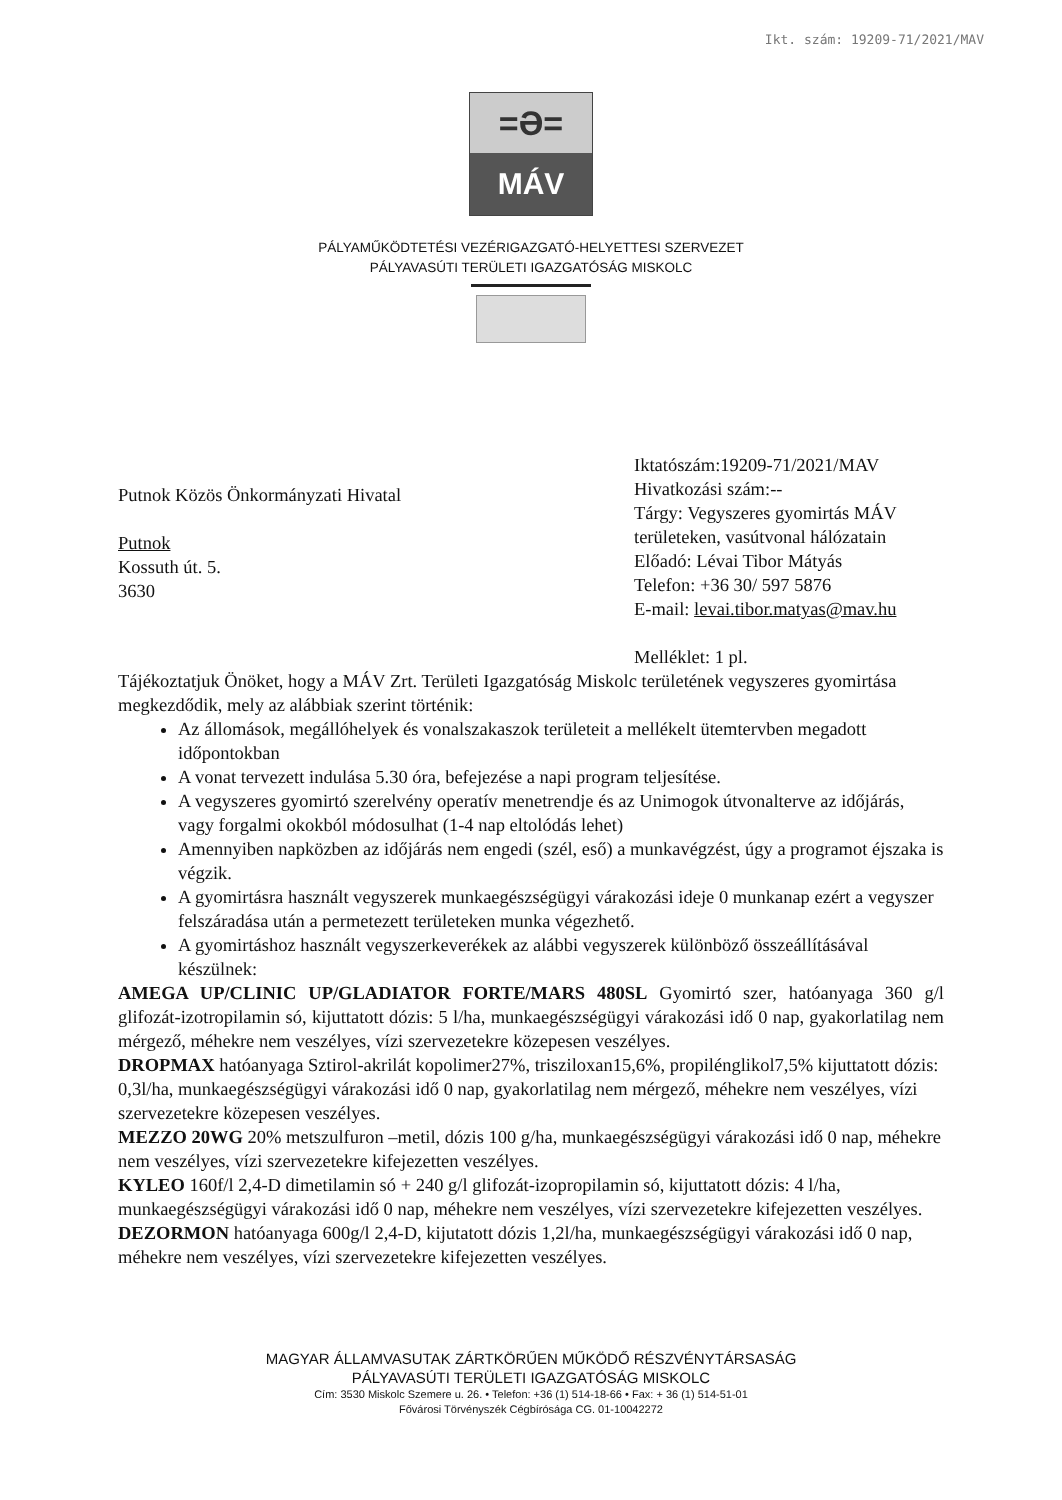Ikt. szám: 19209-71/2021/MAV
=Ə=
MÁV
PÁLYAMŰKÖDTETÉSI VEZÉRIGAZGATÓ-HELYETTESI SZERVEZET
PÁLYAVASÚTI TERÜLETI IGAZGATÓSÁG MISKOLC
Putnok Közös Önkormányzati Hivatal
Putnok
Kossuth út. 5.
3630
Iktatószám:19209-71/2021/MAV
Hivatkozási szám:--
Tárgy: Vegyszeres gyomirtás MÁV területeken, vasútvonal hálózatain
Előadó: Lévai Tibor Mátyás
Telefon: +36 30/ 597 5876
E-mail: levai.tibor.matyas@mav.hu
Melléklet: 1 pl.
Tájékoztatjuk Önöket, hogy a MÁV Zrt. Területi Igazgatóság Miskolc területének vegyszeres gyomirtása megkezdődik, mely az alábbiak szerint történik:
Az állomások, megállóhelyek és vonalszakaszok területeit a mellékelt ütemtervben megadott időpontokban
A vonat tervezett indulása 5.30 óra, befejezése a napi program teljesítése.
A vegyszeres gyomirtó szerelvény operatív menetrendje és az Unimogok útvonalterve az időjárás, vagy forgalmi okokból módosulhat (1-4 nap eltolódás lehet)
Amennyiben napközben az időjárás nem engedi (szél, eső) a munkavégzést, úgy a programot éjszaka is végzik.
A gyomirtásra használt vegyszerek munkaegészségügyi várakozási ideje 0 munkanap ezért a vegyszer felszáradása után a permetezett területeken munka végezhető.
A gyomirtáshoz használt vegyszerkeverékek az alábbi vegyszerek különböző összeállításával készülnek:
AMEGA UP/CLINIC UP/GLADIATOR FORTE/MARS 480SL Gyomirtó szer, hatóanyaga 360 g/l glifozát-izotropilamin só, kijuttatott dózis: 5 l/ha, munkaegészségügyi várakozási idő 0 nap, gyakorlatilag nem mérgező, méhekre nem veszélyes, vízi szervezetekre közepesen veszélyes.
DROPMAX hatóanyaga Sztirol-akrilát kopolimer27%, trisziloxan15,6%, propilénglikol7,5% kijuttatott dózis: 0,3l/ha, munkaegészségügyi várakozási idő 0 nap, gyakorlatilag nem mérgező, méhekre nem veszélyes, vízi szervezetekre közepesen veszélyes.
MEZZO 20WG 20% metszulfuron –metil, dózis 100 g/ha, munkaegészségügyi várakozási idő 0 nap, méhekre nem veszélyes, vízi szervezetekre kifejezetten veszélyes.
KYLEO 160f/l 2,4-D dimetilamin só + 240 g/l glifozát-izopropilamin só, kijuttatott dózis: 4 l/ha, munkaegészségügyi várakozási idő 0 nap, méhekre nem veszélyes, vízi szervezetekre kifejezetten veszélyes.
DEZORMON hatóanyaga 600g/l 2,4-D, kijutatott dózis 1,2l/ha, munkaegészségügyi várakozási idő 0 nap, méhekre nem veszélyes, vízi szervezetekre kifejezetten veszélyes.
MAGYAR ÁLLAMVASUTAK ZÁRTKÖRŰEN MŰKÖDŐ RÉSZVÉNYTÁRSASÁG
PÁLYAVASÚTI TERÜLETI IGAZGATÓSÁG MISKOLC
Cím: 3530 Miskolc Szemere u. 26. • Telefon: +36 (1) 514-18-66 • Fax: + 36 (1) 514-51-01
Fővárosi Törvényszék Cégbírósága CG. 01-10042272